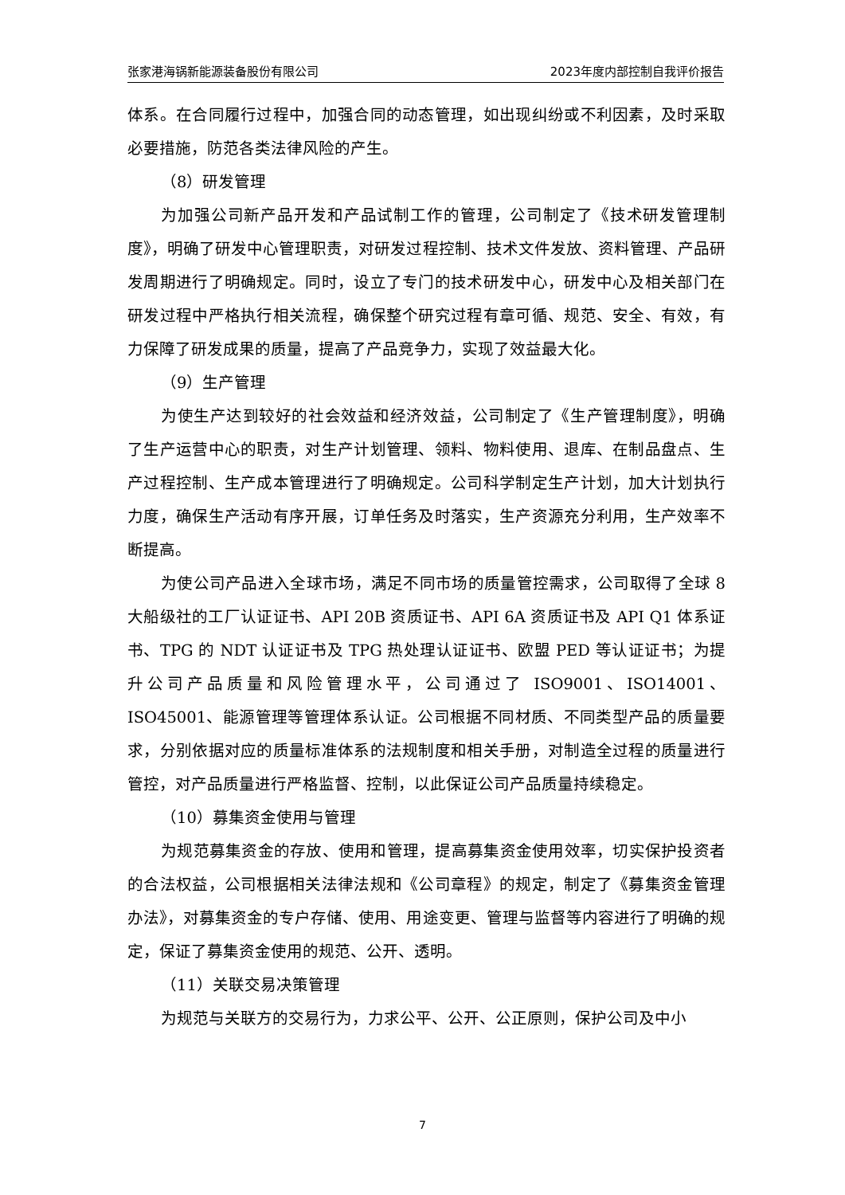张家港海锅新能源装备股份有限公司 2023年度内部控制自我评价报告
体系。在合同履行过程中，加强合同的动态管理，如出现纠纷或不利因素，及时采取必要措施，防范各类法律风险的产生。
（8）研发管理
为加强公司新产品开发和产品试制工作的管理，公司制定了《技术研发管理制度》，明确了研发中心管理职责，对研发过程控制、技术文件发放、资料管理、产品研发周期进行了明确规定。同时，设立了专门的技术研发中心，研发中心及相关部门在研发过程中严格执行相关流程，确保整个研究过程有章可循、规范、安全、有效，有力保障了研发成果的质量，提高了产品竞争力，实现了效益最大化。
（9）生产管理
为使生产达到较好的社会效益和经济效益，公司制定了《生产管理制度》，明确了生产运营中心的职责，对生产计划管理、领料、物料使用、退库、在制品盘点、生产过程控制、生产成本管理进行了明确规定。公司科学制定生产计划，加大计划执行力度，确保生产活动有序开展，订单任务及时落实，生产资源充分利用，生产效率不断提高。
为使公司产品进入全球市场，满足不同市场的质量管控需求，公司取得了全球 8 大船级社的工厂认证证书、API 20B 资质证书、API 6A 资质证书及 API Q1 体系证书、TPG 的 NDT 认证证书及 TPG 热处理认证证书、欧盟 PED 等认证证书；为提升公司产品质量和风险管理水平，公司通过了 ISO9001、ISO14001、ISO45001、能源管理等管理体系认证。公司根据不同材质、不同类型产品的质量要求，分别依据对应的质量标准体系的法规制度和相关手册，对制造全过程的质量进行管控，对产品质量进行严格监督、控制，以此保证公司产品质量持续稳定。
（10）募集资金使用与管理
为规范募集资金的存放、使用和管理，提高募集资金使用效率，切实保护投资者的合法权益，公司根据相关法律法规和《公司章程》的规定，制定了《募集资金管理办法》，对募集资金的专户存储、使用、用途变更、管理与监督等内容进行了明确的规定，保证了募集资金使用的规范、公开、透明。
（11）关联交易决策管理
为规范与关联方的交易行为，力求公平、公开、公正原则，保护公司及中小
7